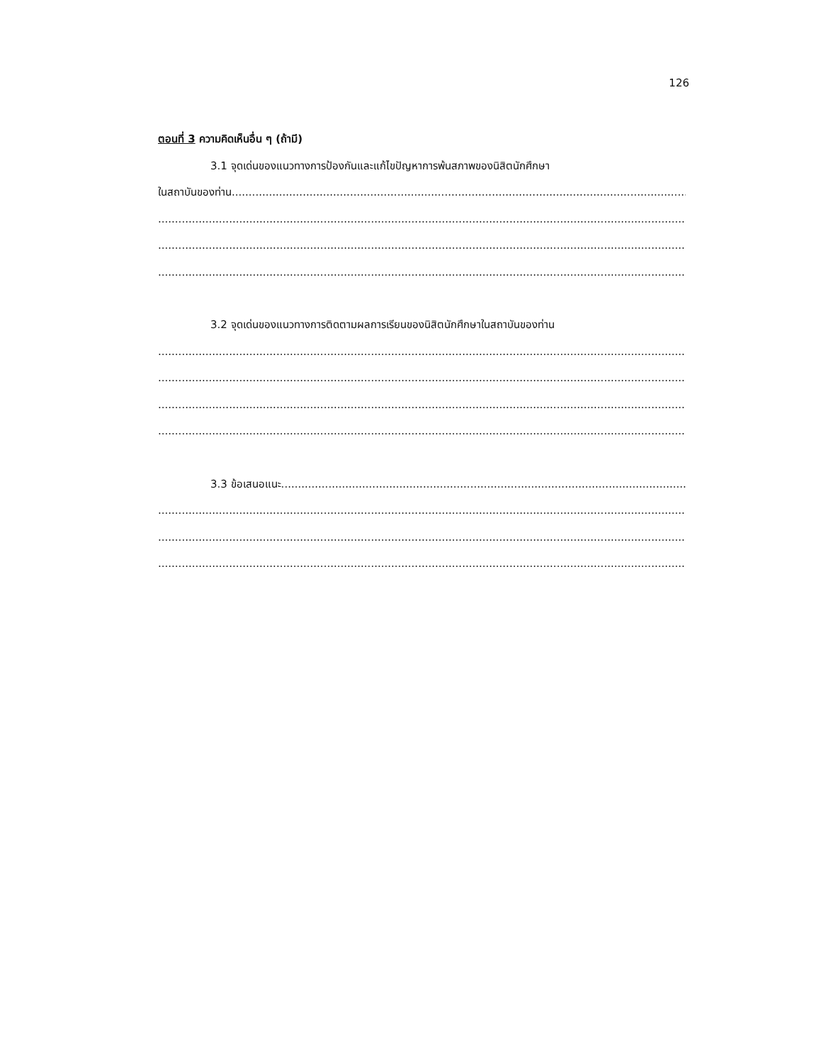126
ตอนที่ 3 ความคิดเห็นอื่น ๆ (ถ้ามี)
3.1 จุดเด่นของแนวทางการป้องกันและแก้ไขปัญหาการพ้นสภาพของนิสิตนักศึกษา
ในสถาบันของท่าน..........................................................................................................................................
..............................................................................................................................................................
..............................................................................................................................................................
..............................................................................................................................................................
3.2 จุดเด่นของแนวทางการติดตามผลการเรียนของนิสิตนักศึกษาในสถาบันของท่าน
..............................................................................................................................................................
..............................................................................................................................................................
..............................................................................................................................................................
..............................................................................................................................................................
3.3 ข้อเสนอแนะ..........................................................................................................................
..............................................................................................................................................................
..............................................................................................................................................................
..............................................................................................................................................................